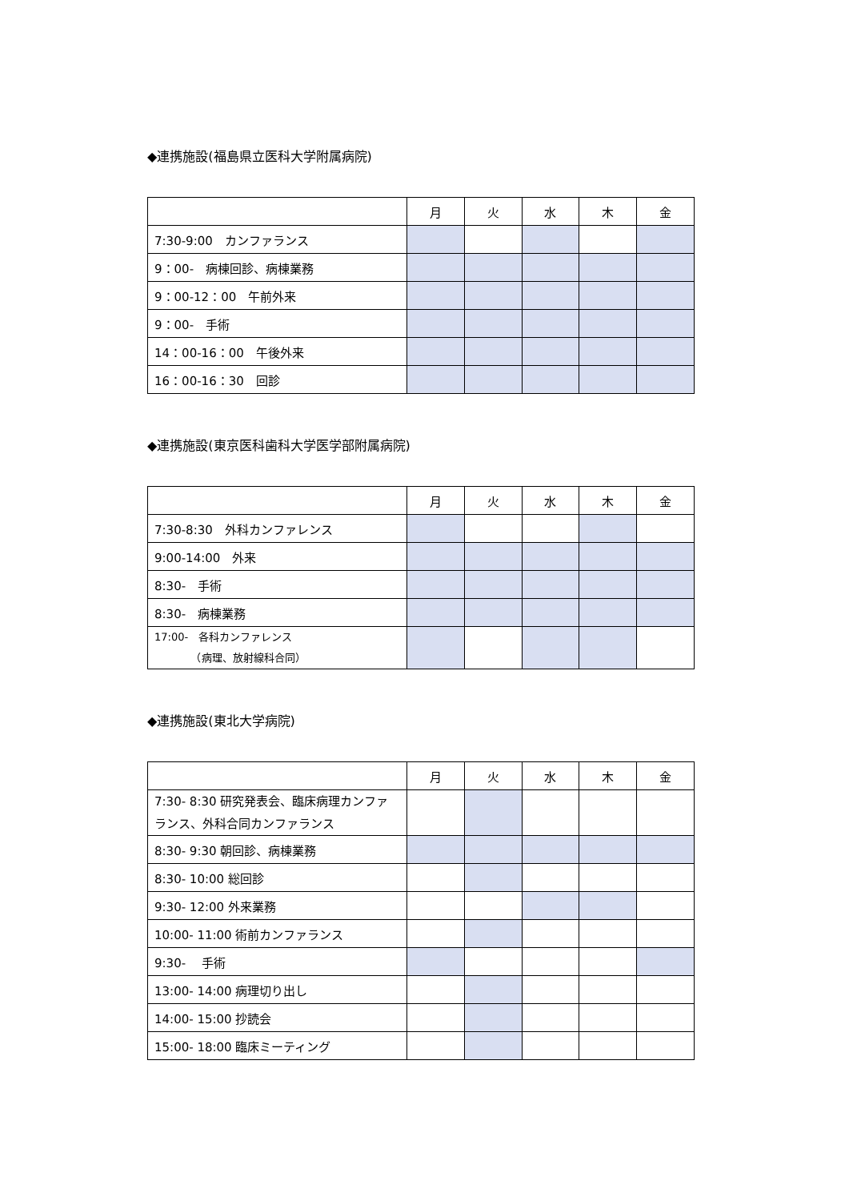◆連携施設(福島県立医科大学附属病院)
| | 月 | 火 | 水 | 木 | 金 |
| --- | --- | --- | --- | --- | --- |
| 7:30-9:00 カンファランス | | | | | |
| 9：00- 病棟回診、病棟業務 | | | | | |
| 9：00-12：00 午前外来 | | | | | |
| 9：00- 手術 | | | | | |
| 14：00-16：00 午後外来 | | | | | |
| 16：00-16：30 回診 | | | | | |
◆連携施設(東京医科歯科大学医学部附属病院)
| | 月 | 火 | 水 | 木 | 金 |
| --- | --- | --- | --- | --- | --- |
| 7:30-8:30 外科カンファレンス | | | | | |
| 9:00-14:00 外来 | | | | | |
| 8:30- 手術 | | | | | |
| 8:30- 病棟業務 | | | | | |
| 17:00- 各科カンファレンス （病理、放射線科合同） | | | | | |
◆連携施設(東北大学病院)
| | 月 | 火 | 水 | 木 | 金 |
| --- | --- | --- | --- | --- | --- |
| 7:30- 8:30 研究発表会、臨床病理カンファランス、外科合同カンファランス | | | | | |
| 8:30- 9:30 朝回診、病棟業務 | | | | | |
| 8:30- 10:00 総回診 | | | | | |
| 9:30- 12:00 外来業務 | | | | | |
| 10:00- 11:00 術前カンファランス | | | | | |
| 9:30- 手術 | | | | | |
| 13:00- 14:00 病理切り出し | | | | | |
| 14:00- 15:00 抄読会 | | | | | |
| 15:00- 18:00 臨床ミーティング | | | | | |